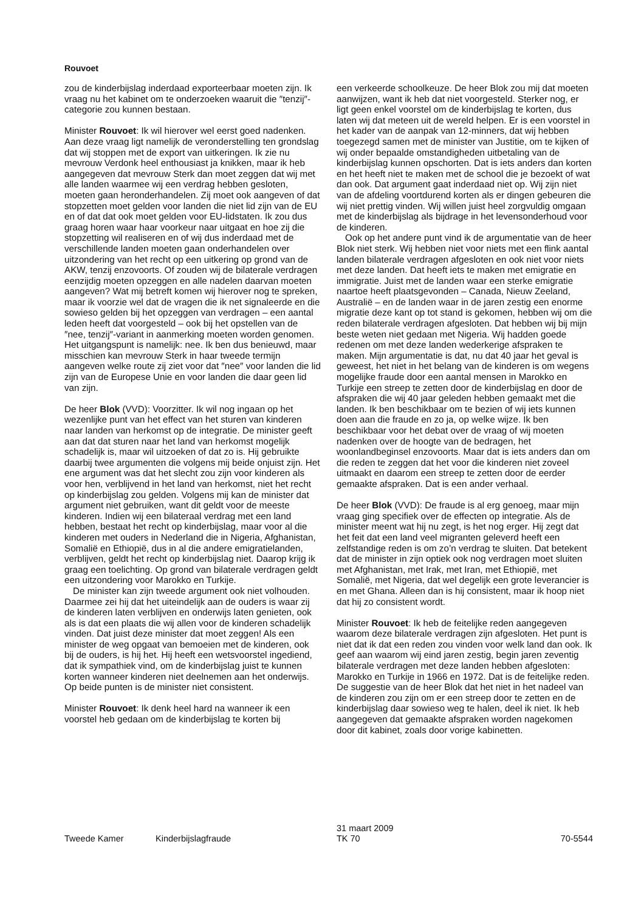Rouvoet
zou de kinderbijslag inderdaad exporteerbaar moeten zijn. Ik vraag nu het kabinet om te onderzoeken waaruit die ″tenzij″-categorie zou kunnen bestaan.
Minister Rouvoet: Ik wil hierover wel eerst goed nadenken. Aan deze vraag ligt namelijk de veronderstelling ten grondslag dat wij stoppen met de export van uitkeringen. Ik zie nu mevrouw Verdonk heel enthousiast ja knikken, maar ik heb aangegeven dat mevrouw Sterk dan moet zeggen dat wij met alle landen waarmee wij een verdrag hebben gesloten, moeten gaan heronderhandelen. Zij moet ook aangeven of dat stopzetten moet gelden voor landen die niet lid zijn van de EU en of dat dat ook moet gelden voor EU-lidstaten. Ik zou dus graag horen waar haar voorkeur naar uitgaat en hoe zij die stopzetting wil realiseren en of wij dus inderdaad met de verschillende landen moeten gaan onderhandelen over uitzondering van het recht op een uitkering op grond van de AKW, tenzij enzovoorts. Of zouden wij de bilaterale verdragen eenzijdig moeten opzeggen en alle nadelen daarvan moeten aangeven? Wat mij betreft komen wij hierover nog te spreken, maar ik voorzie wel dat de vragen die ik net signaleerde en die sowieso gelden bij het opzeggen van verdragen – een aantal leden heeft dat voorgesteld – ook bij het opstellen van de ″nee, tenzij″-variant in aanmerking moeten worden genomen. Het uitgangspunt is namelijk: nee. Ik ben dus benieuwd, maar misschien kan mevrouw Sterk in haar tweede termijn aangeven welke route zij ziet voor dat ″nee″ voor landen die lid zijn van de Europese Unie en voor landen die daar geen lid van zijn.
De heer Blok (VVD): Voorzitter. Ik wil nog ingaan op het wezenlijke punt van het effect van het sturen van kinderen naar landen van herkomst op de integratie. De minister geeft aan dat dat sturen naar het land van herkomst mogelijk schadelijk is, maar wil uitzoeken of dat zo is. Hij gebruikte daarbij twee argumenten die volgens mij beide onjuist zijn. Het ene argument was dat het slecht zou zijn voor kinderen als voor hen, verblijvend in het land van herkomst, niet het recht op kinderbijslag zou gelden. Volgens mij kan de minister dat argument niet gebruiken, want dit geldt voor de meeste kinderen. Indien wij een bilateraal verdrag met een land hebben, bestaat het recht op kinderbijslag, maar voor al die kinderen met ouders in Nederland die in Nigeria, Afghanistan, Somalië en Ethiopië, dus in al die andere emigratielanden, verblijven, geldt het recht op kinderbijslag niet. Daarop krijg ik graag een toelichting. Op grond van bilaterale verdragen geldt een uitzondering voor Marokko en Turkije.
De minister kan zijn tweede argument ook niet volhouden. Daarmee zei hij dat het uiteindelijk aan de ouders is waar zij de kinderen laten verblijven en onderwijs laten genieten, ook als is dat een plaats die wij allen voor de kinderen schadelijk vinden. Dat juist deze minister dat moet zeggen! Als een minister de weg opgaat van bemoeien met de kinderen, ook bij de ouders, is hij het. Hij heeft een wetsvoorstel ingediend, dat ik sympathiek vind, om de kinderbijslag juist te kunnen korten wanneer kinderen niet deelnemen aan het onderwijs. Op beide punten is de minister niet consistent.
Minister Rouvoet: Ik denk heel hard na wanneer ik een voorstel heb gedaan om de kinderbijslag te korten bij
een verkeerde schoolkeuze. De heer Blok zou mij dat moeten aanwijzen, want ik heb dat niet voorgesteld. Sterker nog, er ligt geen enkel voorstel om de kinderbijslag te korten, dus laten wij dat meteen uit de wereld helpen. Er is een voorstel in het kader van de aanpak van 12-minners, dat wij hebben toegezegd samen met de minister van Justitie, om te kijken of wij onder bepaalde omstandigheden uitbetaling van de kinderbijslag kunnen opschorten. Dat is iets anders dan korten en het heeft niet te maken met de school die je bezoekt of wat dan ook. Dat argument gaat inderdaad niet op. Wij zijn niet van de afdeling voortdurend korten als er dingen gebeuren die wij niet prettig vinden. Wij willen juist heel zorgvuldig omgaan met de kinderbijslag als bijdrage in het levensonderhoud voor de kinderen.
Ook op het andere punt vind ik de argumentatie van de heer Blok niet sterk. Wij hebben niet voor niets met een flink aantal landen bilaterale verdragen afgesloten en ook niet voor niets met deze landen. Dat heeft iets te maken met emigratie en immigratie. Juist met de landen waar een sterke emigratie naartoe heeft plaatsgevonden – Canada, Nieuw Zeeland, Australië – en de landen waar in de jaren zestig een enorme migratie deze kant op tot stand is gekomen, hebben wij om die reden bilaterale verdragen afgesloten. Dat hebben wij bij mijn beste weten niet gedaan met Nigeria. Wij hadden goede redenen om met deze landen wederkerige afspraken te maken. Mijn argumentatie is dat, nu dat 40 jaar het geval is geweest, het niet in het belang van de kinderen is om wegens mogelijke fraude door een aantal mensen in Marokko en Turkije een streep te zetten door de kinderbijslag en door de afspraken die wij 40 jaar geleden hebben gemaakt met die landen. Ik ben beschikbaar om te bezien of wij iets kunnen doen aan die fraude en zo ja, op welke wijze. Ik ben beschikbaar voor het debat over de vraag of wij moeten nadenken over de hoogte van de bedragen, het woonlandbeginsel enzovoorts. Maar dat is iets anders dan om die reden te zeggen dat het voor die kinderen niet zoveel uitmaakt en daarom een streep te zetten door de eerder gemaakte afspraken. Dat is een ander verhaal.
De heer Blok (VVD): De fraude is al erg genoeg, maar mijn vraag ging specifiek over de effecten op integratie. Als de minister meent wat hij nu zegt, is het nog erger. Hij zegt dat het feit dat een land veel migranten geleverd heeft een zelfstandige reden is om zo’n verdrag te sluiten. Dat betekent dat de minister in zijn optiek ook nog verdragen moet sluiten met Afghanistan, met Irak, met Iran, met Ethiopië, met Somalië, met Nigeria, dat wel degelijk een grote leverancier is en met Ghana. Alleen dan is hij consistent, maar ik hoop niet dat hij zo consistent wordt.
Minister Rouvoet: Ik heb de feitelijke reden aangegeven waarom deze bilaterale verdragen zijn afgesloten. Het punt is niet dat ik dat een reden zou vinden voor welk land dan ook. Ik geef aan waarom wij eind jaren zestig, begin jaren zeventig bilaterale verdragen met deze landen hebben afgesloten: Marokko en Turkije in 1966 en 1972. Dat is de feitelijke reden. De suggestie van de heer Blok dat het niet in het nadeel van de kinderen zou zijn om er een streep door te zetten en de kinderbijslag daar sowieso weg te halen, deel ik niet. Ik heb aangegeven dat gemaakte afspraken worden nagekomen door dit kabinet, zoals door vorige kabinetten.
Tweede Kamer Kinderbijslagfraude
31 maart 2009
TK 70
70-5544